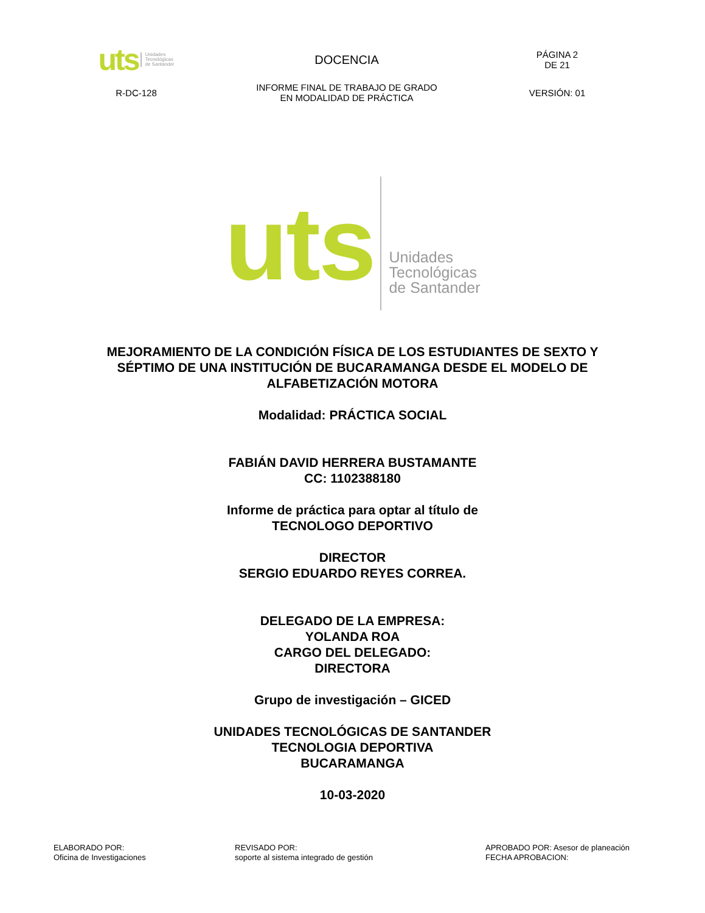| uts Unidades Tecnológicas de Santander | DOCENCIA | PÁGINA 2 DE 21 |
| R-DC-128 | INFORME FINAL DE TRABAJO DE GRADO EN MODALIDAD DE PRÁCTICA | VERSIÓN: 01 |
uts Unidades
Tecnológicas
de Santander
MEJORAMIENTO DE LA CONDICIÓN FÍSICA DE LOS ESTUDIANTES DE SEXTO Y
SÉPTIMO DE UNA INSTITUCIÓN DE BUCARAMANGA DESDE EL MODELO DE
ALFABETIZACIÓN MOTORA
Modalidad: PRÁCTICA SOCIAL
FABIÁN DAVID HERRERA BUSTAMANTE
CC: 1102388180
Informe de práctica para optar al título de
TECNOLOGO DEPORTIVO
DIRECTOR
SERGIO EDUARDO REYES CORREA.
DELEGADO DE LA EMPRESA:
YOLANDA ROA
CARGO DEL DELEGADO:
DIRECTORA
Grupo de investigación – GICED
UNIDADES TECNOLÓGICAS DE SANTANDER
TECNOLOGIA DEPORTIVA
BUCARAMANGA
10-03-2020
ELABORADO POR:
Oficina de Investigaciones
REVISADO POR:
soporte al sistema integrado de gestión
APROBADO POR: Asesor de planeación
FECHA APROBACION: